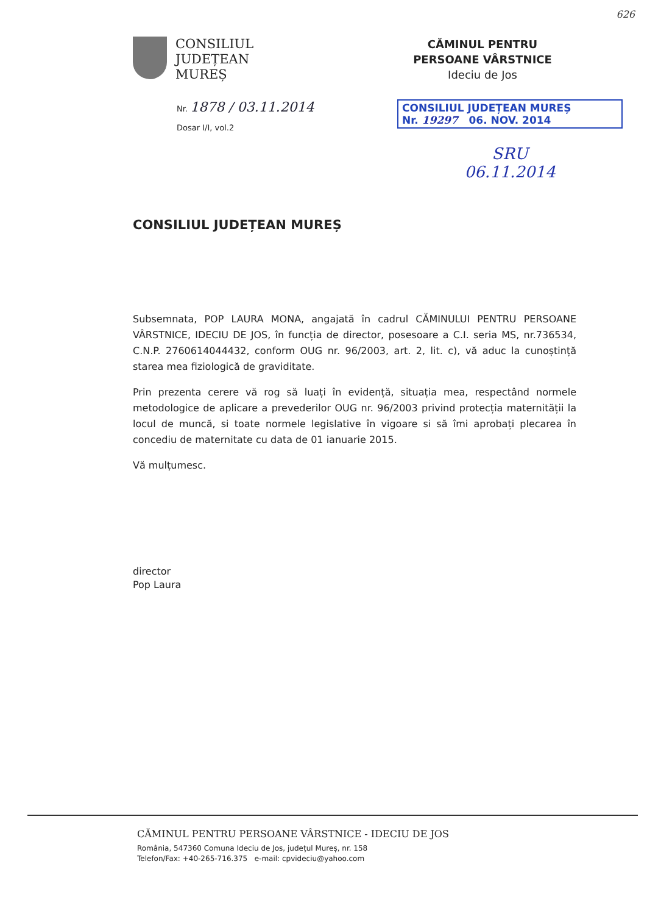626
CONSILIUL
JUDEȚEAN
MUREȘ
Nr. 1878 / 03.11.2014
Dosar I/I, vol.2
CĂMINUL PENTRU
PERSOANE VÂRSTNICE
Ideciu de Jos
CONSILIUL JUDEȚEAN MUREȘ
Nr. 19297 06. NOV. 2014
SRU
06.11.2014
CONSILIUL JUDEȚEAN MUREȘ
Subsemnata, POP LAURA MONA, angajată în cadrul CĂMINULUI PENTRU PERSOANE VÂRSTNICE, IDECIU DE JOS, în funcția de director, posesoare a C.I. seria MS, nr.736534, C.N.P. 2760614044432, conform OUG nr. 96/2003, art. 2, lit. c), vă aduc la cunoștință starea mea fiziologică de graviditate.
Prin prezenta cerere vă rog să luați în evidență, situația mea, respectând normele metodologice de aplicare a prevederilor OUG nr. 96/2003 privind protecția maternității la locul de muncă, si toate normele legislative în vigoare si să îmi aprobați plecarea în concediu de maternitate cu data de 01 ianuarie 2015.
Vă mulțumesc.
director
Pop Laura
CĂMINUL PENTRU PERSOANE VÂRSTNICE - IDECIU DE JOS
România, 547360 Comuna Ideciu de Jos, județul Mureș, nr. 158
Telefon/Fax: +40-265-716.375 e-mail: cpvideciu@yahoo.com